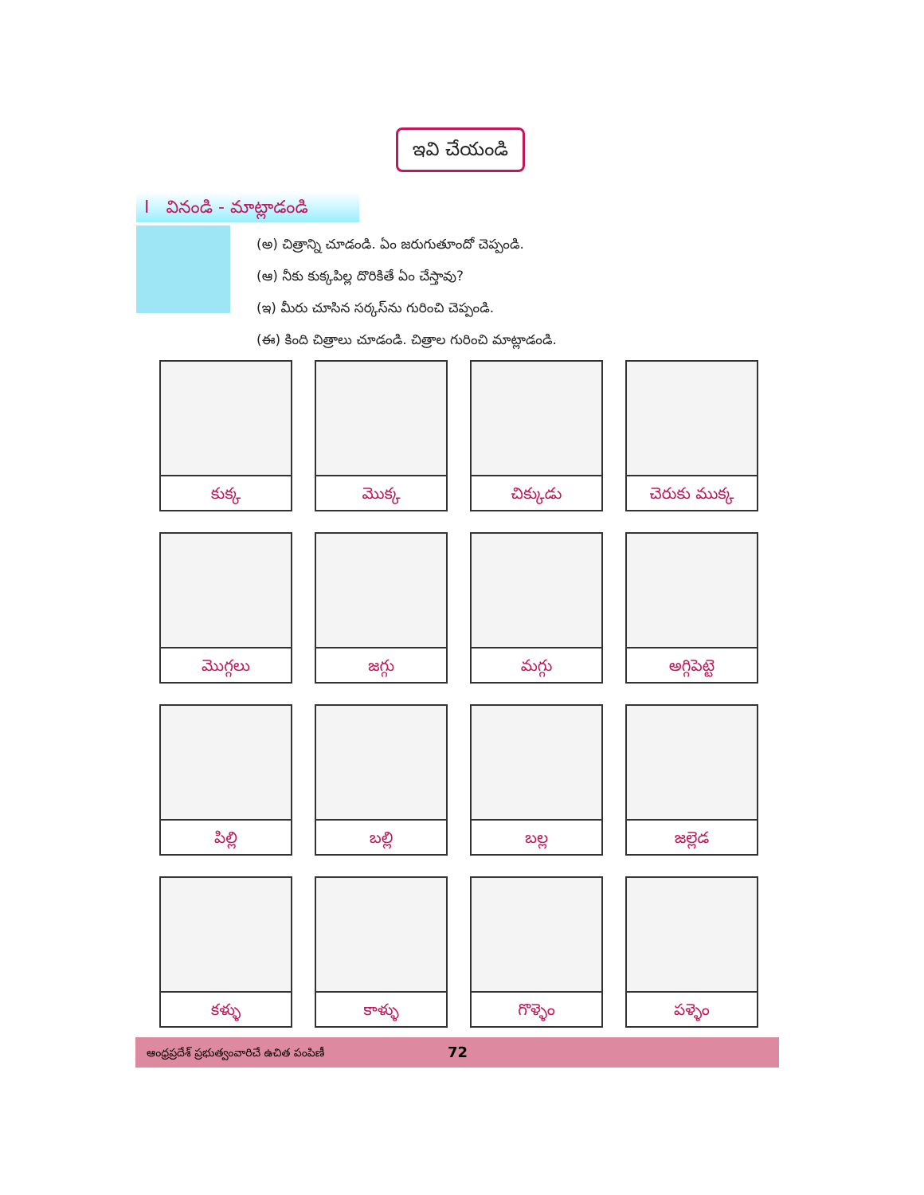ఇవి చేయండి
I వినండి - మాట్లాడండి
(అ) చిత్రాన్ని చూడండి. ఏం జరుగుతూందో చెప్పండి.
(ఆ) నీకు కుక్కపిల్ల దొరికితే ఏం చేస్తావు?
(ఇ) మీరు చూసిన సర్కస్‌ను గురించి చెప్పండి.
(ఈ) కింది చిత్రాలు చూడండి. చిత్రాల గురించి మాట్లాడండి.
కుక్క
మొక్క
చిక్కుడు
చెరుకు ముక్క
మొగ్గలు
జగ్గు
మగ్గు
అగ్గిపెట్టె
పిల్లి
బల్లి
బల్ల
జల్లెడ
కళ్ళు
కాళ్ళు
గొళ్ళెం
పళ్ళెం
ఆంధ్రప్రదేశ్ ప్రభుత్వంవారిచే ఉచిత పంపిణీ 72